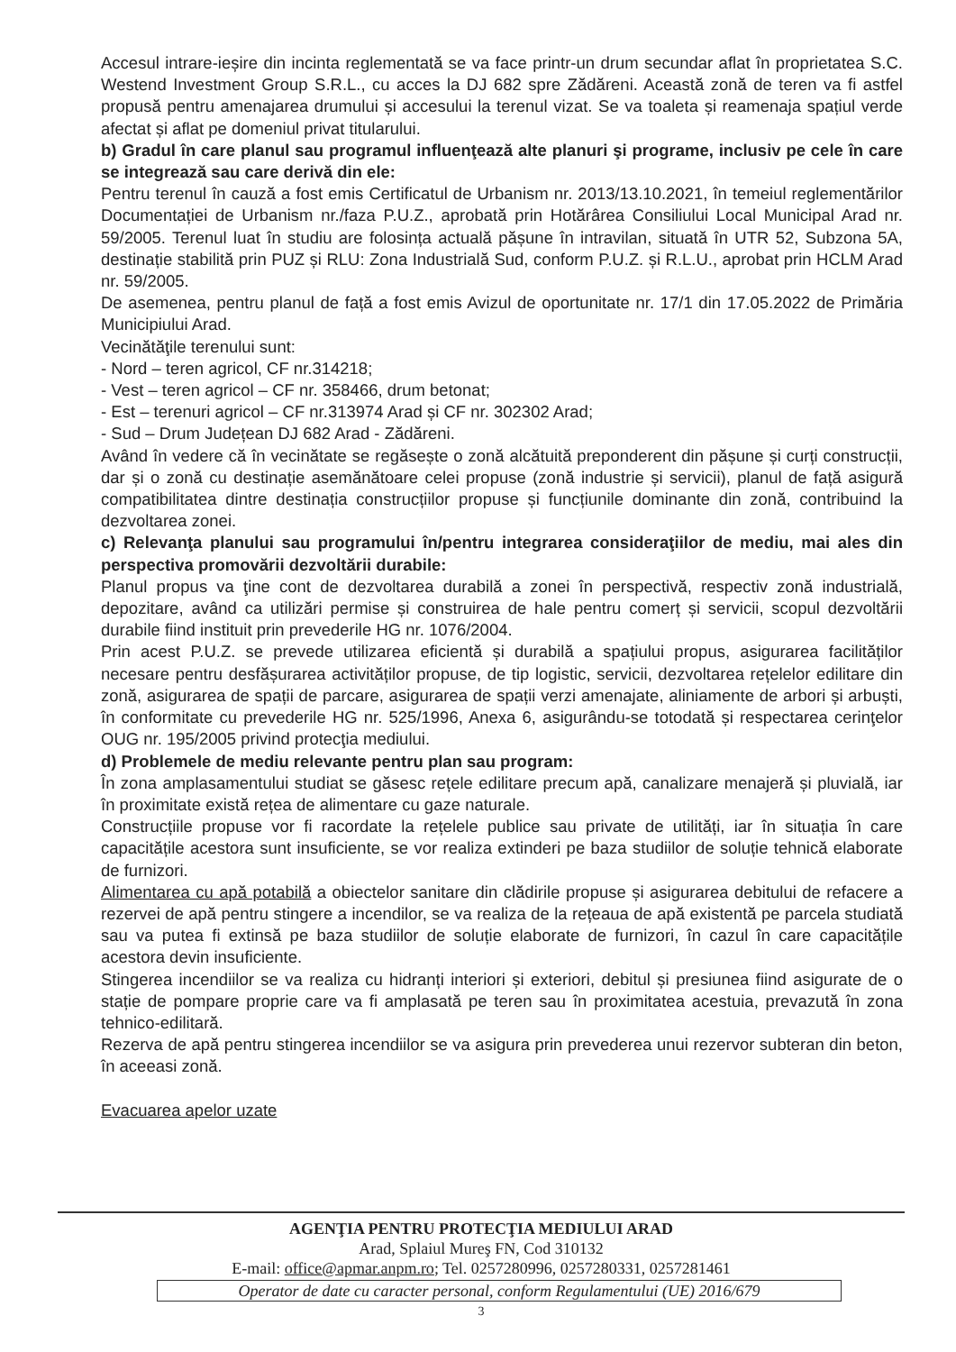Accesul intrare-ieșire din incinta reglementată se va face printr-un drum secundar aflat în proprietatea S.C. Westend Investment Group S.R.L., cu acces la DJ 682 spre Zădăreni. Această zonă de teren va fi astfel propusă pentru amenajarea drumului și accesului la terenul vizat. Se va toaleta și reamenaja spațiul verde afectat și aflat pe domeniul privat titularului.
b) Gradul în care planul sau programul influenţează alte planuri şi programe, inclusiv pe cele în care se integrează sau care derivă din ele:
Pentru terenul în cauză a fost emis Certificatul de Urbanism nr. 2013/13.10.2021, în temeiul reglementărilor Documentației de Urbanism nr./faza P.U.Z., aprobată prin Hotărârea Consiliului Local Municipal Arad nr. 59/2005. Terenul luat în studiu are folosința actuală pășune în intravilan, situată în UTR 52, Subzona 5A, destinație stabilită prin PUZ și RLU: Zona Industrială Sud, conform P.U.Z. și R.L.U., aprobat prin HCLM Arad nr. 59/2005.
De asemenea, pentru planul de față a fost emis Avizul de oportunitate nr. 17/1 din 17.05.2022 de Primăria Municipiului Arad.
Vecinătăţile terenului sunt:
- Nord – teren agricol, CF nr.314218;
- Vest – teren agricol – CF nr. 358466, drum betonat;
- Est – terenuri agricol – CF nr.313974 Arad și CF nr. 302302 Arad;
- Sud – Drum Județean DJ 682 Arad - Zădăreni.
Având în vedere că în vecinătate se regăsește o zonă alcătuită preponderent din pășune și curți construcții, dar și o zonă cu destinație asemănătoare celei propuse (zonă industrie și servicii), planul de față asigură compatibilitatea dintre destinația construcțiilor propuse și funcțiunile dominante din zonă, contribuind la dezvoltarea zonei.
c) Relevanţa planului sau programului în/pentru integrarea consideraţiilor de mediu, mai ales din perspectiva promovării dezvoltării durabile:
Planul propus va ţine cont de dezvoltarea durabilă a zonei în perspectivă, respectiv zonă industrială, depozitare, având ca utilizări permise și construirea de hale pentru comerț și servicii, scopul dezvoltării durabile fiind instituit prin prevederile HG nr. 1076/2004.
Prin acest P.U.Z. se prevede utilizarea eficientă și durabilă a spațiului propus, asigurarea facilităților necesare pentru desfășurarea activităților propuse, de tip logistic, servicii, dezvoltarea rețelelor edilitare din zonă, asigurarea de spații de parcare, asigurarea de spații verzi amenajate, aliniamente de arbori și arbuști, în conformitate cu prevederile HG nr. 525/1996, Anexa 6, asigurându-se totodată și respectarea cerinţelor OUG nr. 195/2005 privind protecţia mediului.
d) Problemele de mediu relevante pentru plan sau program:
În zona amplasamentului studiat se găsesc rețele edilitare precum apă, canalizare menajeră și pluvială, iar în proximitate există rețea de alimentare cu gaze naturale.
Construcțiile propuse vor fi racordate la rețelele publice sau private de utilități, iar în situația în care capacitățile acestora sunt insuficiente, se vor realiza extinderi pe baza studiilor de soluție tehnică elaborate de furnizori.
Alimentarea cu apă potabilă a obiectelor sanitare din clădirile propuse și asigurarea debitului de refacere a rezervei de apă pentru stingere a incendilor, se va realiza de la rețeaua de apă existentă pe parcela studiată sau va putea fi extinsă pe baza studiilor de soluție elaborate de furnizori, în cazul în care capacitățile acestora devin insuficiente.
Stingerea incendiilor se va realiza cu hidranți interiori și exteriori, debitul și presiunea fiind asigurate de o stație de pompare proprie care va fi amplasată pe teren sau în proximitatea acestuia, prevazută în zona tehnico-edilitară.
Rezerva de apă pentru stingerea incendiilor se va asigura prin prevederea unui rezervor subteran din beton, în aceeasi zonă.
Evacuarea apelor uzate
AGENŢIA PENTRU PROTECŢIA MEDIULUI ARAD
Arad, Splaiul Mureş FN, Cod 310132
E-mail: office@apmar.anpm.ro; Tel. 0257280996, 0257280331, 0257281461
Operator de date cu caracter personal, conform Regulamentului (UE) 2016/679
3